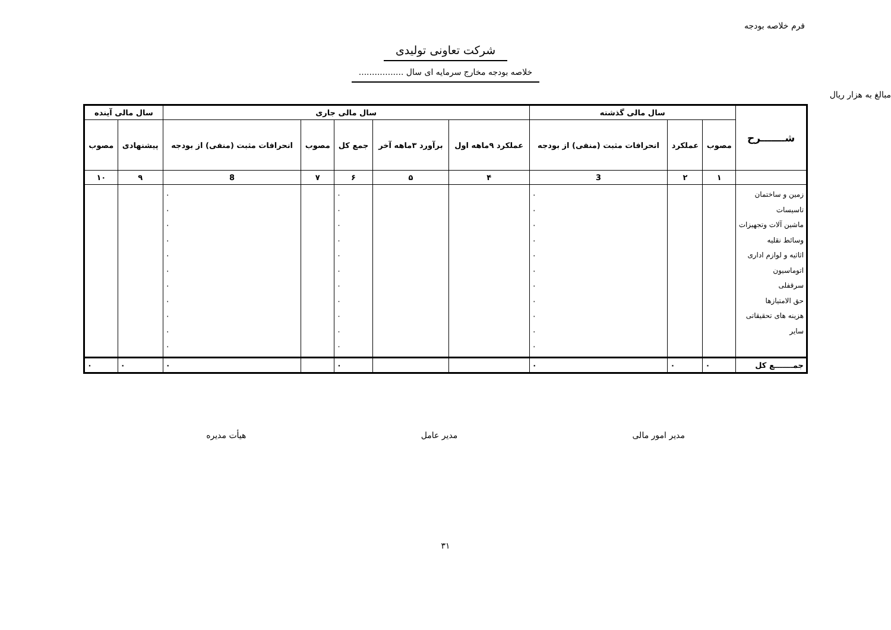فرم خلاصه بودجه
شرکت تعاونی تولیدی
خلاصه بودجه مخارج سرمایه ای سال .................
مبالغ به هزار ریال
| شـــــــرح | سال مالی گذشته | | | سال مالی جاری | | | | | سال مالی آینده | |
| --- | --- | --- | --- | --- | --- | --- | --- | --- | --- | --- |
| | مصوب | عملکرد | انحرافات مثبت (منفی) از بودجه | عملکرد ۹ماهه اول | برآورد ۳ماهه آخر | جمع کل | مصوب | انحرافات مثبت (منفی) از بودجه | پیشنهادی | مصوب |
| | ۱ | ۲ | 3 | ۴ | ۵ | ۶ | ۷ | 8 | ۹ | ۱۰ |
| زمین و ساختمان تاسیسات ماشین آلات وتجهیزات وسائط نقلیه اثاثیه و لوازم اداری اتوماسیون سرقفلی حق الامتیازها هزینه های تحقیقاتی سایر | | | ۰ ۰ ۰ ۰ ۰ ۰ ۰ ۰ ۰ ۰ ۰ | | | ۰ ۰ ۰ ۰ ۰ ۰ ۰ ۰ ۰ ۰ ۰ | | ۰ ۰ ۰ ۰ ۰ ۰ ۰ ۰ ۰ ۰ ۰ | | |
| جمـــــــع کل | ۰ | ۰ | ۰ | | | ۰ | | ۰ | ۰ | ۰ |
مدیر امور مالی مدیر عامل هیأت مدیره
۳۱